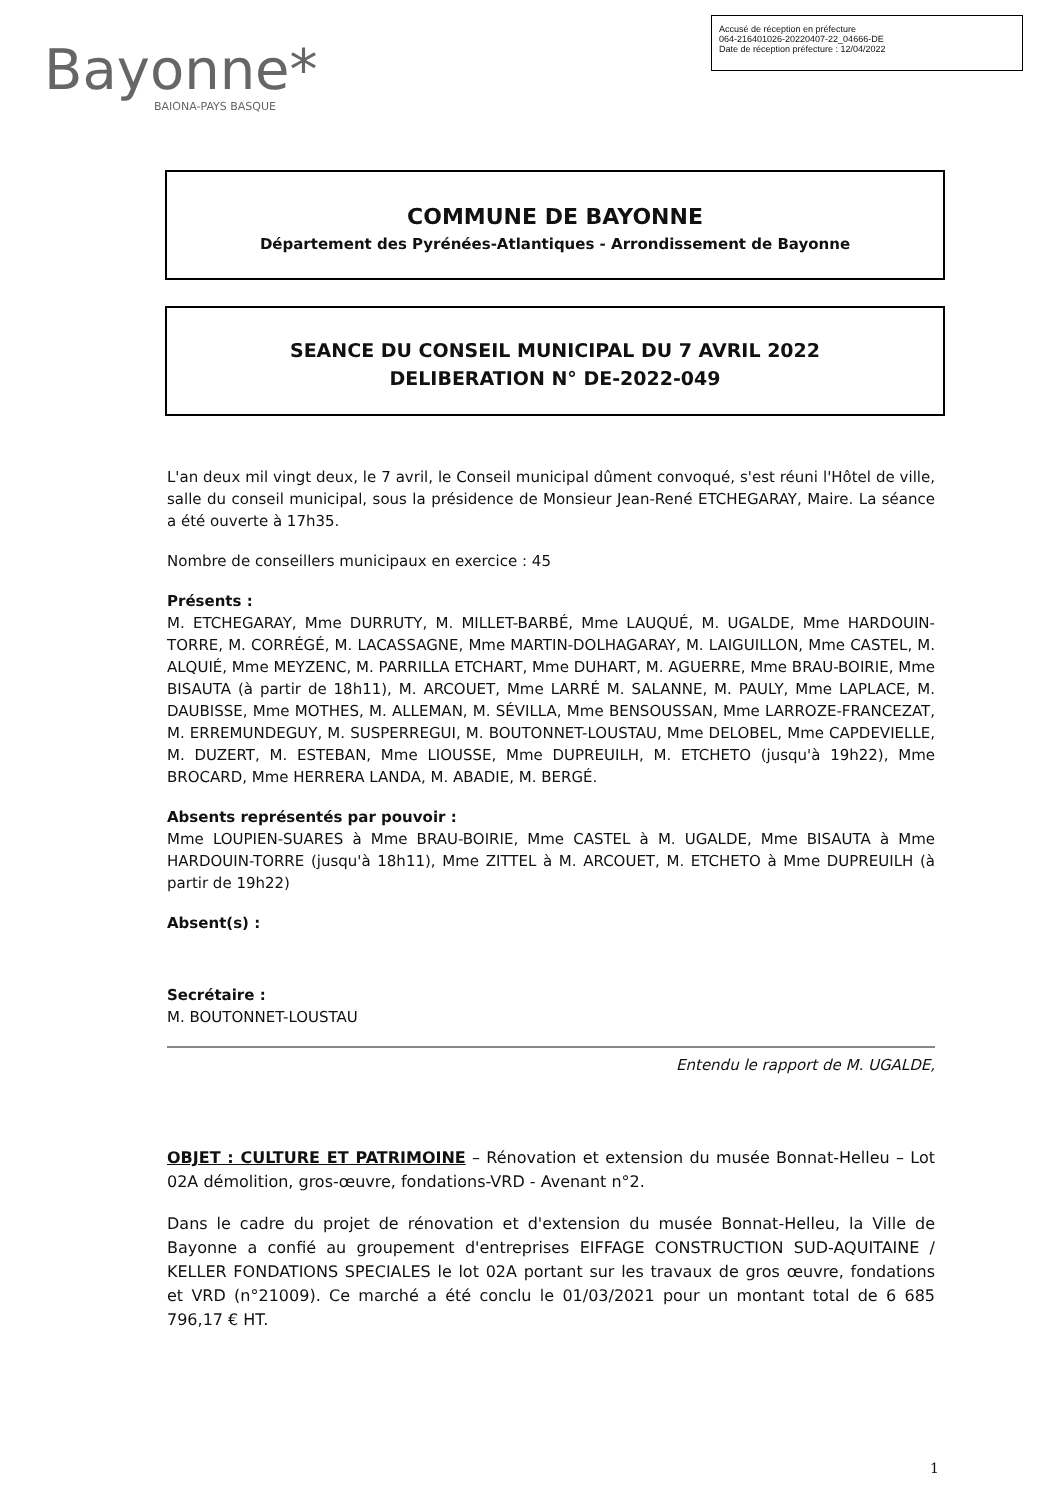Accusé de réception en préfecture
064-216401026-20220407-22_04666-DE
Date de réception préfecture : 12/04/2022
Bayonne*
BAIONA-PAYS BASQUE
COMMUNE DE BAYONNE
Département des Pyrénées-Atlantiques - Arrondissement de Bayonne
SEANCE DU CONSEIL MUNICIPAL DU 7 AVRIL 2022
DELIBERATION N° DE-2022-049
L'an deux mil vingt deux, le 7 avril, le Conseil municipal dûment convoqué, s'est réuni l'Hôtel de ville, salle du conseil municipal, sous la présidence de Monsieur Jean-René ETCHEGARAY, Maire. La séance a été ouverte à 17h35.
Nombre de conseillers municipaux en exercice : 45
Présents :
M. ETCHEGARAY, Mme DURRUTY, M. MILLET-BARBÉ, Mme LAUQUÉ, M. UGALDE, Mme HARDOUIN-TORRE, M. CORRÉGÉ, M. LACASSAGNE, Mme MARTIN-DOLHAGARAY, M. LAIGUILLON, Mme CASTEL, M. ALQUIÉ, Mme MEYZENC, M. PARRILLA ETCHART, Mme DUHART, M. AGUERRE, Mme BRAU-BOIRIE, Mme BISAUTA (à partir de 18h11), M. ARCOUET, Mme LARRÉ M. SALANNE, M. PAULY, Mme LAPLACE, M. DAUBISSE, Mme MOTHES, M. ALLEMAN, M. SÉVILLA, Mme BENSOUSSAN, Mme LARROZE-FRANCEZAT, M. ERREMUNDEGUY, M. SUSPERREGUI, M. BOUTONNET-LOUSTAU, Mme DELOBEL, Mme CAPDEVIELLE, M. DUZERT, M. ESTEBAN, Mme LIOUSSE, Mme DUPREUILH, M. ETCHETO (jusqu'à 19h22), Mme BROCARD, Mme HERRERA LANDA, M. ABADIE, M. BERGÉ.
Absents représentés par pouvoir :
Mme LOUPIEN-SUARES à Mme BRAU-BOIRIE, Mme CASTEL à M. UGALDE, Mme BISAUTA à Mme HARDOUIN-TORRE (jusqu'à 18h11), Mme ZITTEL à M. ARCOUET, M. ETCHETO à Mme DUPREUILH (à partir de 19h22)
Absent(s) :
Secrétaire :
M. BOUTONNET-LOUSTAU
Entendu le rapport de M. UGALDE,
OBJET : CULTURE ET PATRIMOINE – Rénovation et extension du musée Bonnat-Helleu – Lot 02A démolition, gros-œuvre, fondations-VRD - Avenant n°2.
Dans le cadre du projet de rénovation et d'extension du musée Bonnat-Helleu, la Ville de Bayonne a confié au groupement d'entreprises EIFFAGE CONSTRUCTION SUD-AQUITAINE / KELLER FONDATIONS SPECIALES le lot 02A portant sur les travaux de gros œuvre, fondations et VRD (n°21009). Ce marché a été conclu le 01/03/2021 pour un montant total de 6 685 796,17 € HT.
1